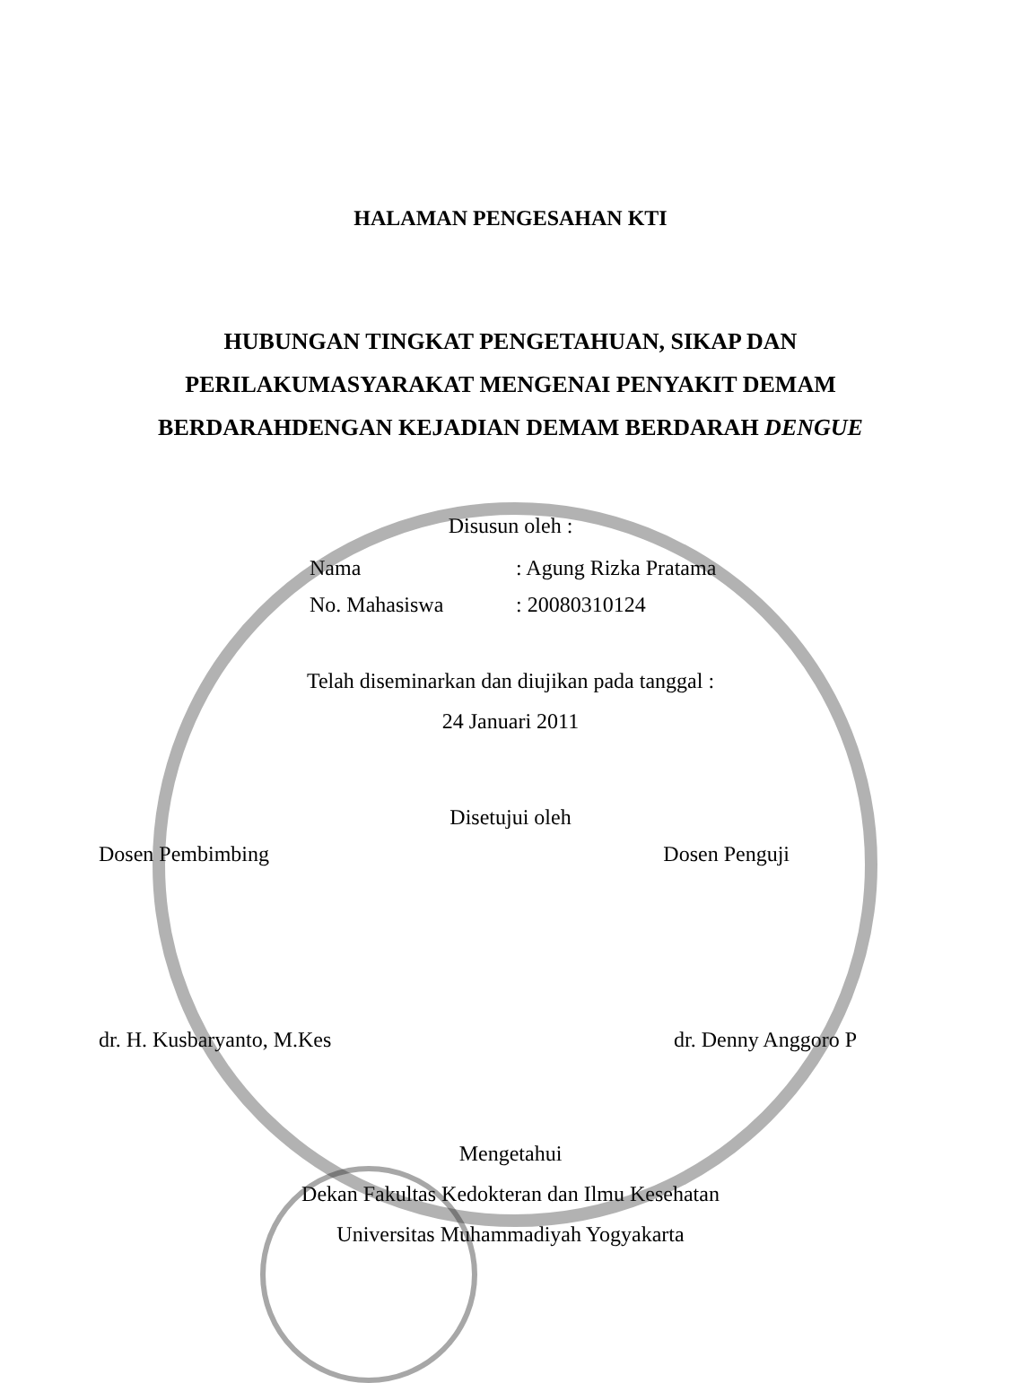HALAMAN PENGESAHAN KTI
HUBUNGAN TINGKAT PENGETAHUAN, SIKAP DAN
PERILAKUMASYARAKAT MENGENAI PENYAKIT DEMAM
BERDARAHDENGAN KEJADIAN DEMAM BERDARAH DENGUE
Disusun oleh :
Nama: Agung Rizka Pratama
No. Mahasiswa: 20080310124
Telah diseminarkan dan diujikan pada tanggal :
24 Januari 2011
Disetujui oleh
Dosen Pembimbing Dosen Penguji
dr. H. Kusbaryanto, M.Kes dr. Denny Anggoro P
Mengetahui
Dekan Fakultas Kedokteran dan Ilmu Kesehatan
Universitas Muhammadiyah Yogyakarta